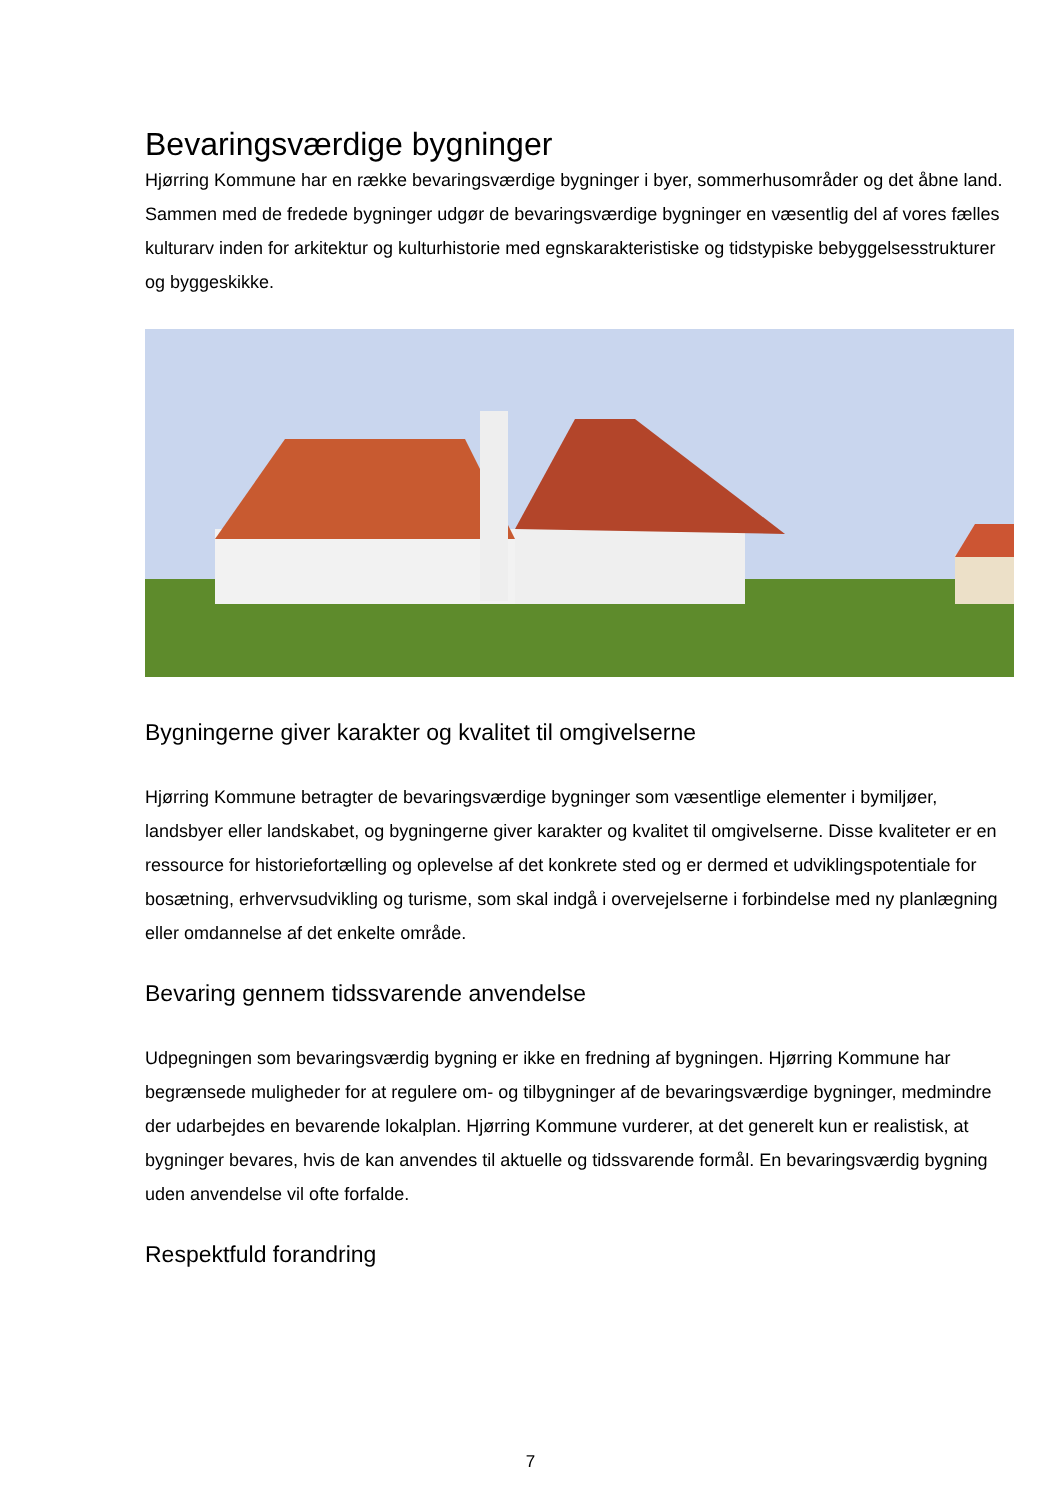Bevaringsværdige bygninger
Hjørring Kommune har en række bevaringsværdige bygninger i byer, sommerhusområder og det åbne land. Sammen med de fredede bygninger udgør de bevaringsværdige bygninger en væsentlig del af vores fælles kulturarv inden for arkitektur og kulturhistorie med egnskarakteristiske og tidstypiske bebyggelsesstrukturer og byggeskikke.
Bygningerne giver karakter og kvalitet til omgivelserne
Hjørring Kommune betragter de bevaringsværdige bygninger som væsentlige elementer i bymiljøer, landsbyer eller landskabet, og bygningerne giver karakter og kvalitet til omgivelserne. Disse kvaliteter er en ressource for historiefortælling og oplevelse af det konkrete sted og er dermed et udviklingspotentiale for bosætning, erhvervsudvikling og turisme, som skal indgå i overvejelserne i forbindelse med ny planlægning eller omdannelse af det enkelte område.
Bevaring gennem tidssvarende anvendelse
Udpegningen som bevaringsværdig bygning er ikke en fredning af bygningen. Hjørring Kommune har begrænsede muligheder for at regulere om- og tilbygninger af de bevaringsværdige bygninger, medmindre der udarbejdes en bevarende lokalplan. Hjørring Kommune vurderer, at det generelt kun er realistisk, at bygninger bevares, hvis de kan anvendes til aktuelle og tidssvarende formål. En bevaringsværdig bygning uden anvendelse vil ofte forfalde.
Respektfuld forandring
7